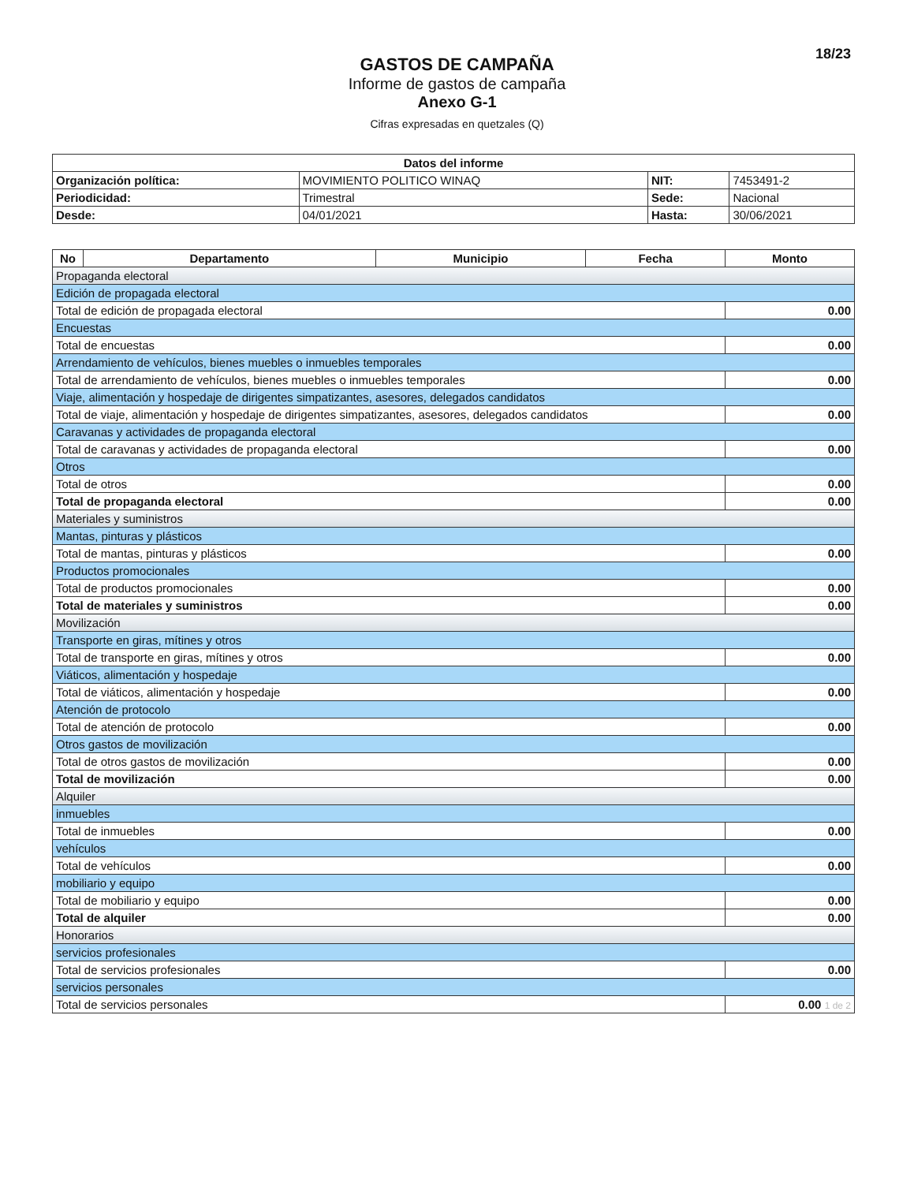18/23
GASTOS DE CAMPAÑA
Informe de gastos de campaña
Anexo G-1
Cifras expresadas en quetzales (Q)
| Datos del informe | | | |
| --- | --- | --- | --- |
| Organización política: | MOVIMIENTO POLITICO WINAQ | NIT: | 7453491-2 |
| Periodicidad: | Trimestral | Sede: | Nacional |
| Desde: | 04/01/2021 | Hasta: | 30/06/2021 |
| No | Departamento | Municipio | Fecha | Monto |
| --- | --- | --- | --- | --- |
| Propaganda electoral | | | | |
| Edición de propagada electoral | | | | |
| Total de edición de propagada electoral | | | | 0.00 |
| Encuestas | | | | |
| Total de encuestas | | | | 0.00 |
| Arrendamiento de vehículos, bienes muebles o inmuebles temporales | | | | |
| Total de arrendamiento de vehículos, bienes muebles o inmuebles temporales | | | | 0.00 |
| Viaje, alimentación y hospedaje de dirigentes simpatizantes, asesores, delegados candidatos | | | | |
| Total de viaje, alimentación y hospedaje de dirigentes simpatizantes, asesores, delegados candidatos | | | | 0.00 |
| Caravanas y actividades de propaganda electoral | | | | |
| Total de caravanas y actividades de propaganda electoral | | | | 0.00 |
| Otros | | | | |
| Total de otros | | | | 0.00 |
| Total de propaganda electoral | | | | 0.00 |
| Materiales y suministros | | | | |
| Mantas, pinturas y plásticos | | | | |
| Total de mantas, pinturas y plásticos | | | | 0.00 |
| Productos promocionales | | | | |
| Total de productos promocionales | | | | 0.00 |
| Total de materiales y suministros | | | | 0.00 |
| Movilización | | | | |
| Transporte en giras, mítines y otros | | | | |
| Total de transporte en giras, mítines y otros | | | | 0.00 |
| Viáticos, alimentación y hospedaje | | | | |
| Total de viáticos, alimentación y hospedaje | | | | 0.00 |
| Atención de protocolo | | | | |
| Total de atención de protocolo | | | | 0.00 |
| Otros gastos de movilización | | | | |
| Total de otros gastos de movilización | | | | 0.00 |
| Total de movilización | | | | 0.00 |
| Alquiler | | | | |
| inmuebles | | | | |
| Total de inmuebles | | | | 0.00 |
| vehículos | | | | |
| Total de vehículos | | | | 0.00 |
| mobiliario y equipo | | | | |
| Total de mobiliario y equipo | | | | 0.00 |
| Total de alquiler | | | | 0.00 |
| Honorarios | | | | |
| servicios profesionales | | | | |
| Total de servicios profesionales | | | | 0.00 |
| servicios personales | | | | |
| Total de servicios personales | | | | 0.00 1 de 2 |